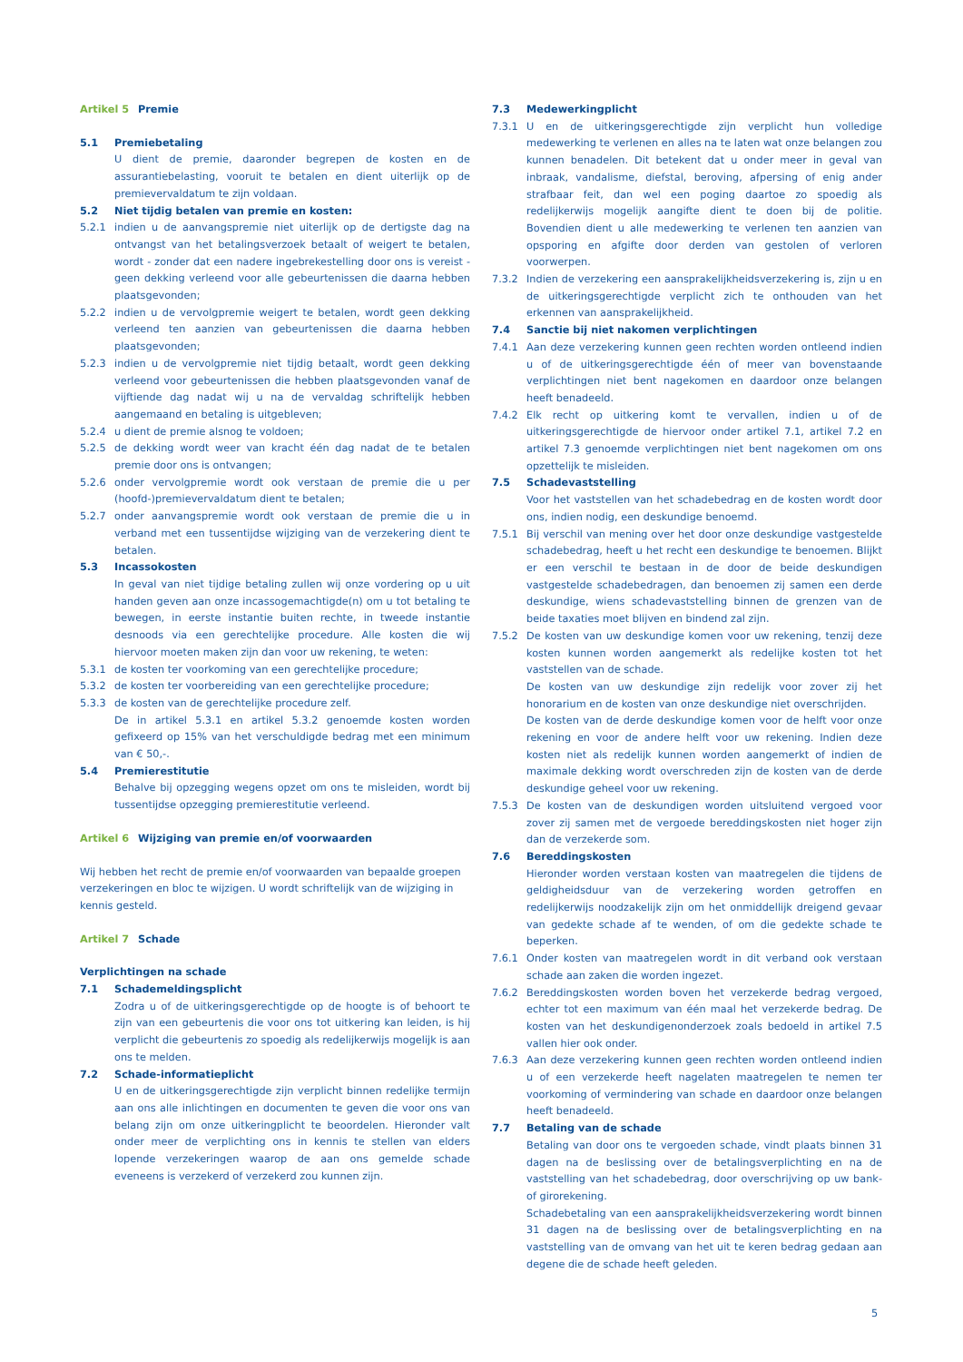Artikel 5 Premie
5.1 Premiebetaling
U dient de premie, daaronder begrepen de kosten en de assurantiebelasting, vooruit te betalen en dient uiterlijk op de premievervaldatum te zijn voldaan.
5.2 Niet tijdig betalen van premie en kosten:
5.2.1 indien u de aanvangspremie niet uiterlijk op de dertigste dag na ontvangst van het betalingsverzoek betaalt of weigert te betalen, wordt - zonder dat een nadere ingebrekestelling door ons is vereist - geen dekking verleend voor alle gebeurtenissen die daarna hebben plaatsgevonden;
5.2.2 indien u de vervolgpremie weigert te betalen, wordt geen dekking verleend ten aanzien van gebeurtenissen die daarna hebben plaatsgevonden;
5.2.3 indien u de vervolgpremie niet tijdig betaalt, wordt geen dekking verleend voor gebeurtenissen die hebben plaatsgevonden vanaf de vijftiende dag nadat wij u na de vervaldag schriftelijk hebben aangemaand en betaling is uitgebleven;
5.2.4 u dient de premie alsnog te voldoen;
5.2.5 de dekking wordt weer van kracht één dag nadat de te betalen premie door ons is ontvangen;
5.2.6 onder vervolgpremie wordt ook verstaan de premie die u per (hoofd-)premievervaldatum dient te betalen;
5.2.7 onder aanvangspremie wordt ook verstaan de premie die u in verband met een tussentijdse wijziging van de verzekering dient te betalen.
5.3 Incassokosten
In geval van niet tijdige betaling zullen wij onze vordering op u uit handen geven aan onze incassogemachtigde(n) om u tot betaling te bewegen, in eerste instantie buiten rechte, in tweede instantie desnoods via een gerechtelijke procedure. Alle kosten die wij hiervoor moeten maken zijn dan voor uw rekening, te weten:
5.3.1 de kosten ter voorkoming van een gerechtelijke procedure;
5.3.2 de kosten ter voorbereiding van een gerechtelijke procedure;
5.3.3 de kosten van de gerechtelijke procedure zelf.
De in artikel 5.3.1 en artikel 5.3.2 genoemde kosten worden gefixeerd op 15% van het verschuldigde bedrag met een minimum van € 50,-.
5.4 Premierestitutie
Behalve bij opzegging wegens opzet om ons te misleiden, wordt bij tussentijdse opzegging premierestitutie verleend.
Artikel 6 Wijziging van premie en/of voorwaarden
Wij hebben het recht de premie en/of voorwaarden van bepaalde groepen verzekeringen en bloc te wijzigen. U wordt schriftelijk van de wijziging in kennis gesteld.
Artikel 7 Schade
Verplichtingen na schade
7.1 Schademeldingsplicht
Zodra u of de uitkeringsgerechtigde op de hoogte is of behoort te zijn van een gebeurtenis die voor ons tot uitkering kan leiden, is hij verplicht die gebeurtenis zo spoedig als redelijkerwijs mogelijk is aan ons te melden.
7.2 Schade-informatieplicht
U en de uitkeringsgerechtigde zijn verplicht binnen redelijke termijn aan ons alle inlichtingen en documenten te geven die voor ons van belang zijn om onze uitkeringplicht te beoordelen. Hieronder valt onder meer de verplichting ons in kennis te stellen van elders lopende verzekeringen waarop de aan ons gemelde schade eveneens is verzekerd of verzekerd zou kunnen zijn.
7.3 Medewerkingplicht
7.3.1 U en de uitkeringsgerechtigde zijn verplicht hun volledige medewerking te verlenen en alles na te laten wat onze belangen zou kunnen benadelen. Dit betekent dat u onder meer in geval van inbraak, vandalisme, diefstal, beroving, afpersing of enig ander strafbaar feit, dan wel een poging daartoe zo spoedig als redelijkerwijs mogelijk aangifte dient te doen bij de politie. Bovendien dient u alle medewerking te verlenen ten aanzien van opsporing en afgifte door derden van gestolen of verloren voorwerpen.
7.3.2 Indien de verzekering een aansprakelijkheidsverzekering is, zijn u en de uitkeringsgerechtigde verplicht zich te onthouden van het erkennen van aansprakelijkheid.
7.4 Sanctie bij niet nakomen verplichtingen
7.4.1 Aan deze verzekering kunnen geen rechten worden ontleend indien u of de uitkeringsgerechtigde één of meer van bovenstaande verplichtingen niet bent nagekomen en daardoor onze belangen heeft benadeeld.
7.4.2 Elk recht op uitkering komt te vervallen, indien u of de uitkeringsgerechtigde de hiervoor onder artikel 7.1, artikel 7.2 en artikel 7.3 genoemde verplichtingen niet bent nagekomen om ons opzettelijk te misleiden.
7.5 Schadevaststelling
Voor het vaststellen van het schadebedrag en de kosten wordt door ons, indien nodig, een deskundige benoemd.
7.5.1 Bij verschil van mening over het door onze deskundige vastgestelde schadebedrag, heeft u het recht een deskundige te benoemen. Blijkt er een verschil te bestaan in de door de beide deskundigen vastgestelde schadebedragen, dan benoemen zij samen een derde deskundige, wiens schadevaststelling binnen de grenzen van de beide taxaties moet blijven en bindend zal zijn.
7.5.2 De kosten van uw deskundige komen voor uw rekening, tenzij deze kosten kunnen worden aangemerkt als redelijke kosten tot het vaststellen van de schade.
De kosten van uw deskundige zijn redelijk voor zover zij het honorarium en de kosten van onze deskundige niet overschrijden.
De kosten van de derde deskundige komen voor de helft voor onze rekening en voor de andere helft voor uw rekening. Indien deze kosten niet als redelijk kunnen worden aangemerkt of indien de maximale dekking wordt overschreden zijn de kosten van de derde deskundige geheel voor uw rekening.
7.5.3 De kosten van de deskundigen worden uitsluitend vergoed voor zover zij samen met de vergoede bereddingskosten niet hoger zijn dan de verzekerde som.
7.6 Bereddingskosten
Hieronder worden verstaan kosten van maatregelen die tijdens de geldigheidsduur van de verzekering worden getroffen en redelijkerwijs noodzakelijk zijn om het onmiddellijk dreigend gevaar van gedekte schade af te wenden, of om die gedekte schade te beperken.
7.6.1 Onder kosten van maatregelen wordt in dit verband ook verstaan schade aan zaken die worden ingezet.
7.6.2 Bereddingskosten worden boven het verzekerde bedrag vergoed, echter tot een maximum van één maal het verzekerde bedrag. De kosten van het deskundigenonderzoek zoals bedoeld in artikel 7.5 vallen hier ook onder.
7.6.3 Aan deze verzekering kunnen geen rechten worden ontleend indien u of een verzekerde heeft nagelaten maatregelen te nemen ter voorkoming of vermindering van schade en daardoor onze belangen heeft benadeeld.
7.7 Betaling van de schade
Betaling van door ons te vergoeden schade, vindt plaats binnen 31 dagen na de beslissing over de betalingsverplichting en na de vaststelling van het schadebedrag, door overschrijving op uw bank- of girorekening.
Schadebetaling van een aansprakelijkheidsverzekering wordt binnen 31 dagen na de beslissing over de betalingsverplichting en na vaststelling van de omvang van het uit te keren bedrag gedaan aan degene die de schade heeft geleden.
5